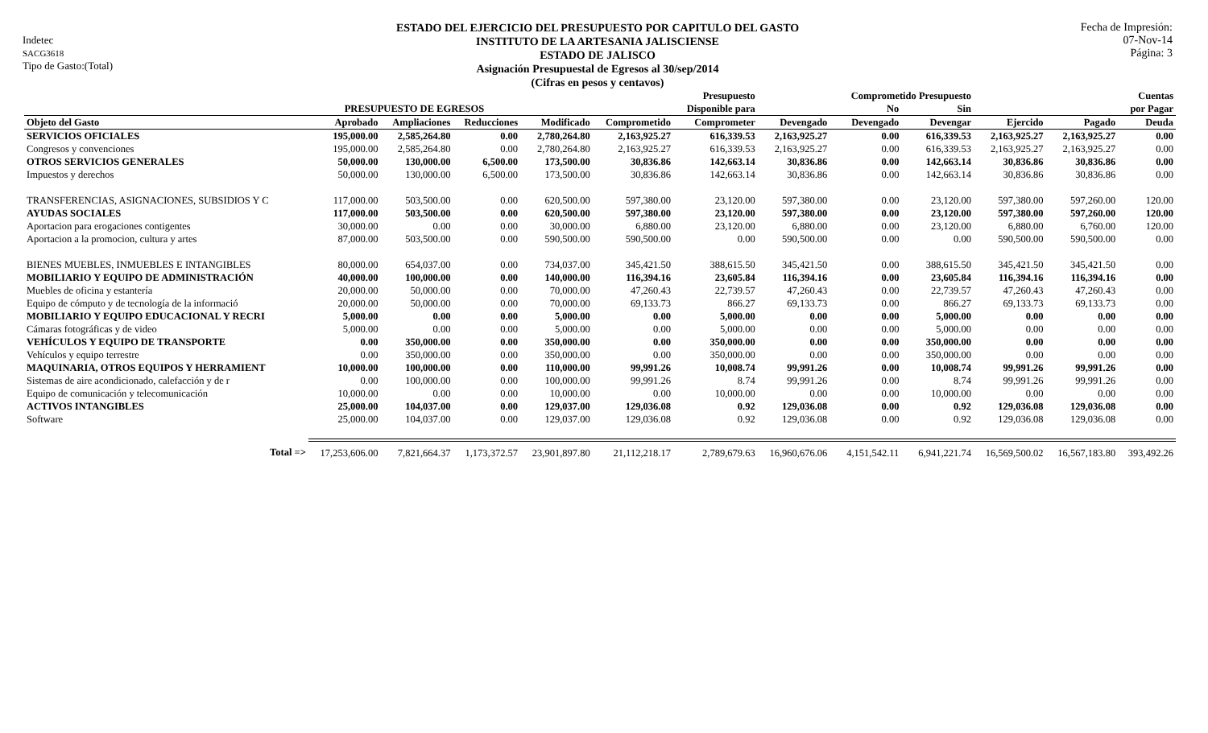Indetec
SACG3618
Tipo de Gasto:(Total)
ESTADO DEL EJERCICIO DEL PRESUPUESTO POR CAPITULO DEL GASTO
INSTITUTO DE LA ARTESANIA JALISCIENSE
ESTADO DE JALISCO
Asignación Presupuestal de Egresos al 30/sep/2014
(Cifras en pesos y centavos)
Fecha de Impresión:
07-Nov-14
Página: 3
| | | | | | | Presupuesto | | Comprometido Presupuesto | | | | Cuentas |
| --- | --- | --- | --- | --- | --- | --- | --- | --- | --- | --- | --- | --- |
| | PRESUPUESTO DE EGRESOS | | | | | Disponible para | | No | Sin | | | por Pagar |
| Objeto del Gasto | Aprobado | Ampliaciones | Reducciones | Modificado | Comprometido | Comprometer | Devengado | Devengado | Devengar | Ejercido | Pagado | Deuda |
| SERVICIOS OFICIALES | 195,000.00 | 2,585,264.80 | 0.00 | 2,780,264.80 | 2,163,925.27 | 616,339.53 | 2,163,925.27 | 0.00 | 616,339.53 | 2,163,925.27 | 2,163,925.27 | 0.00 |
| Congresos y convenciones | 195,000.00 | 2,585,264.80 | 0.00 | 2,780,264.80 | 2,163,925.27 | 616,339.53 | 2,163,925.27 | 0.00 | 616,339.53 | 2,163,925.27 | 2,163,925.27 | 0.00 |
| OTROS SERVICIOS GENERALES | 50,000.00 | 130,000.00 | 6,500.00 | 173,500.00 | 30,836.86 | 142,663.14 | 30,836.86 | 0.00 | 142,663.14 | 30,836.86 | 30,836.86 | 0.00 |
| Impuestos y derechos | 50,000.00 | 130,000.00 | 6,500.00 | 173,500.00 | 30,836.86 | 142,663.14 | 30,836.86 | 0.00 | 142,663.14 | 30,836.86 | 30,836.86 | 0.00 |
| TRANSFERENCIAS, ASIGNACIONES, SUBSIDIOS Y C | 117,000.00 | 503,500.00 | 0.00 | 620,500.00 | 597,380.00 | 23,120.00 | 597,380.00 | 0.00 | 23,120.00 | 597,380.00 | 597,260.00 | 120.00 |
| AYUDAS SOCIALES | 117,000.00 | 503,500.00 | 0.00 | 620,500.00 | 597,380.00 | 23,120.00 | 597,380.00 | 0.00 | 23,120.00 | 597,380.00 | 597,260.00 | 120.00 |
| Aportacion para erogaciones contigentes | 30,000.00 | 0.00 | 0.00 | 30,000.00 | 6,880.00 | 23,120.00 | 6,880.00 | 0.00 | 23,120.00 | 6,880.00 | 6,760.00 | 120.00 |
| Aportacion a la promocion, cultura y artes | 87,000.00 | 503,500.00 | 0.00 | 590,500.00 | 590,500.00 | 0.00 | 590,500.00 | 0.00 | 0.00 | 590,500.00 | 590,500.00 | 0.00 |
| BIENES MUEBLES, INMUEBLES E INTANGIBLES | 80,000.00 | 654,037.00 | 0.00 | 734,037.00 | 345,421.50 | 388,615.50 | 345,421.50 | 0.00 | 388,615.50 | 345,421.50 | 345,421.50 | 0.00 |
| MOBILIARIO Y EQUIPO DE ADMINISTRACIÓN | 40,000.00 | 100,000.00 | 0.00 | 140,000.00 | 116,394.16 | 23,605.84 | 116,394.16 | 0.00 | 23,605.84 | 116,394.16 | 116,394.16 | 0.00 |
| Muebles de oficina y estantería | 20,000.00 | 50,000.00 | 0.00 | 70,000.00 | 47,260.43 | 22,739.57 | 47,260.43 | 0.00 | 22,739.57 | 47,260.43 | 47,260.43 | 0.00 |
| Equipo de cómputo y de tecnología de la informació | 20,000.00 | 50,000.00 | 0.00 | 70,000.00 | 69,133.73 | 866.27 | 69,133.73 | 0.00 | 866.27 | 69,133.73 | 69,133.73 | 0.00 |
| MOBILIARIO Y EQUIPO EDUCACIONAL Y RECRI | 5,000.00 | 0.00 | 0.00 | 5,000.00 | 0.00 | 5,000.00 | 0.00 | 0.00 | 5,000.00 | 0.00 | 0.00 | 0.00 |
| Cámaras fotográficas y de video | 5,000.00 | 0.00 | 0.00 | 5,000.00 | 0.00 | 5,000.00 | 0.00 | 0.00 | 5,000.00 | 0.00 | 0.00 | 0.00 |
| VEHÍCULOS Y EQUIPO DE TRANSPORTE | 0.00 | 350,000.00 | 0.00 | 350,000.00 | 0.00 | 350,000.00 | 0.00 | 0.00 | 350,000.00 | 0.00 | 0.00 | 0.00 |
| Vehículos y equipo terrestre | 0.00 | 350,000.00 | 0.00 | 350,000.00 | 0.00 | 350,000.00 | 0.00 | 0.00 | 350,000.00 | 0.00 | 0.00 | 0.00 |
| MAQUINARIA, OTROS EQUIPOS Y HERRAMIENT | 10,000.00 | 100,000.00 | 0.00 | 110,000.00 | 99,991.26 | 10,008.74 | 99,991.26 | 0.00 | 10,008.74 | 99,991.26 | 99,991.26 | 0.00 |
| Sistemas de aire acondicionado, calefacción y de r | 0.00 | 100,000.00 | 0.00 | 100,000.00 | 99,991.26 | 8.74 | 99,991.26 | 0.00 | 8.74 | 99,991.26 | 99,991.26 | 0.00 |
| Equipo de comunicación y telecomunicación | 10,000.00 | 0.00 | 0.00 | 10,000.00 | 0.00 | 10,000.00 | 0.00 | 0.00 | 10,000.00 | 0.00 | 0.00 | 0.00 |
| ACTIVOS INTANGIBLES | 25,000.00 | 104,037.00 | 0.00 | 129,037.00 | 129,036.08 | 0.92 | 129,036.08 | 0.00 | 0.92 | 129,036.08 | 129,036.08 | 0.00 |
| Software | 25,000.00 | 104,037.00 | 0.00 | 129,037.00 | 129,036.08 | 0.92 | 129,036.08 | 0.00 | 0.92 | 129,036.08 | 129,036.08 | 0.00 |
| Total => | 17,253,606.00 | 7,821,664.37 | 1,173,372.57 | 23,901,897.80 | 21,112,218.17 | 2,789,679.63 | 16,960,676.06 | 4,151,542.11 | 6,941,221.74 | 16,569,500.02 | 16,567,183.80 | 393,492.26 |